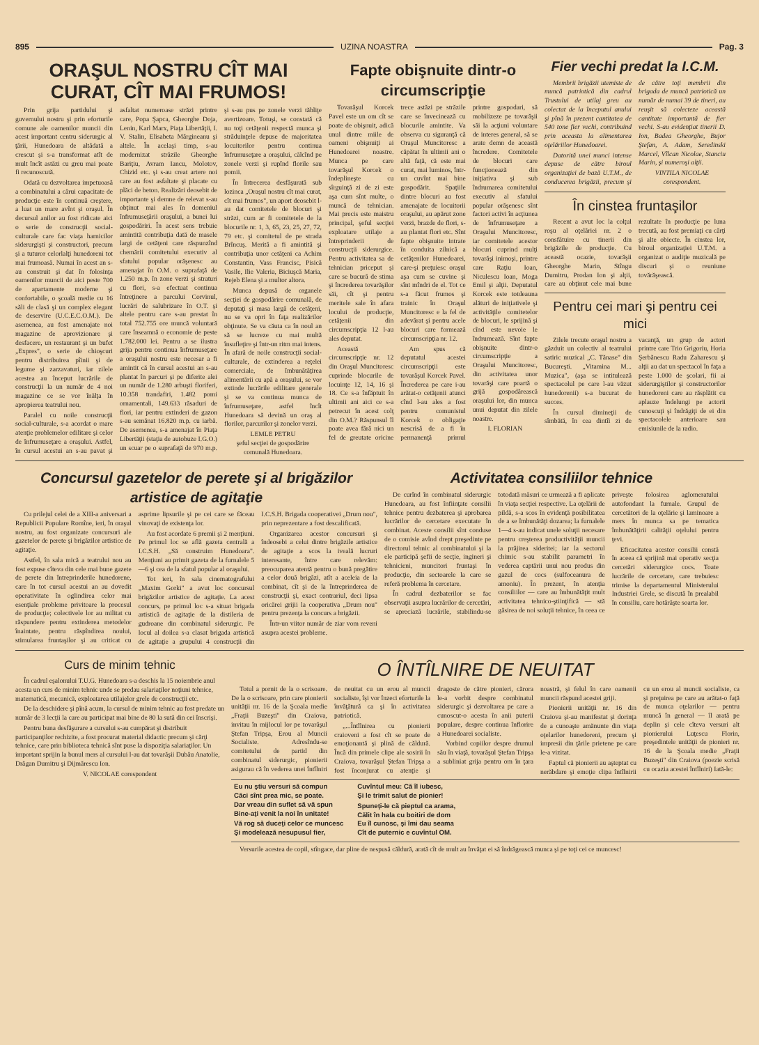895 UZINA NOASTRA Pag. 3
ORAŞUL NOSTRU CÎT MAI CURAT, CÎT MAI FRUMOS!
Prin grija partidului şi guvernului nostru şi prin eforturile comune ale oamenilor muncii din acest important centru siderurgic al ţării, Hunedoara de altădată a crescut şi s-a transformat atît de mult încît astăzi cu greu mai poate fi recunoscută.
Odată cu dezvoltarea impetuoasă a combinatului a cărui capacitate de producţie este în continuă creştere, a luat un mare avînt şi oraşul. În decursul anilor au fost ridicate aici o serie de construcţii social-culturale care fac viaţa harnicilor siderurgişti şi constructori, precum şi a tuturor celorlalţi hunedoreni tot mai frumoasă. Numai în acest an s-au construit şi dat în folosinţa oamenilor muncii de aici peste 700 de apartamente moderne şi confortabile, o şcoală medie cu 16 săli de clasă şi un complex elegant de deservire (U.C.E.C.O.M.). De asemenea, au fost amenajate noi magazine de aprovizionare şi desfacere, un restaurant şi un bufet „Expres", o serie de chioşcuri pentru distribuirea pîinii şi de legume şi zarzavaturi, iar zilele acestea au început lucrările de construcţii la un număr de 4 noi magazine ce se vor înălţa în apropierea teatrului nou.
Paralel cu noile construcţii social-culturale, s-a acordat o mare atenţie problemelor edilitare şi celor de înfrumuseţare a oraşului. Astfel, în cursul acestui an s-au pavat şi asfaltat numeroase străzi printre care, Popa Şapca, Gheorghe Doja, Lenin, Karl Marx, Piaţa Libertăţii, I. V. Stalin, Elisabeta Mărgineanu şi altele. În acelaşi timp, s-au modernizat străzile Gheorghe Bariţiu, Avram Iancu, Molotov, Chizid etc. şi s-au creat artere noi care au fost asfaltate şi placate cu plăci de beton. Realizări deosebit de importante şi demne de relevat s-au obţinut mai ales în domeniul înfrumuseţării oraşului, a bunei lui gospodăriri. În acest sens trebuie amintită contribuţia dată de masele largi de cetăţeni care răspunzînd chemării comitetului executiv al sfatului popular orăşenesc au amenajat în O.M. o suprafaţă de 1.250 m.p. în zone verzi şi straturi cu flori, s-a efectuat continua întreţinere a parcului Corvinul, lucrări de salubrizare în O.T. şi altele pentru care s-au prestat în total 752.755 ore muncă voluntară care înseamnă o economie de peste 1.782.000 lei. Pentru a se ilustra grija pentru continua înfrumuseţare a oraşului nostru este necesar a fi amintit că în cursul acestui an s-au plantat în parcuri şi pe diferite alei un număr de 1.280 arbuşti floriferi, 10.358 trandafiri, 1.482 pomi ornamentali, 149.633 răsaduri de flori, iar pentru extinderi de gazon s-au semănat 16.820 m.p. cu iarbă. De asemenea, s-a amenajat în Piaţa Libertăţii (staţia de autobuze I.G.O.) un scuar pe o suprafaţă de 970 m.p. şi s-au pus pe zonele verzi tăbliţe avertizoare. Totuşi, se constată că nu toţi cetăţenii respectă munca şi străduinţele depuse de majoritatea locuitorilor pentru continua înfrumuseţare a oraşului, călcînd pe zonele verzi şi rupînd florile sau pomii.
În întrecerea desfăşurată sub lozinca „Oraşul nostru cît mai curat, cît mai frumos", un aport deosebit l-au dat comitetele de blocuri şi străzi, cum ar fi comitetele de la blocurile nr. 1, 3, 65, 23, 25, 27, 72, 79 etc. şi comitetul de pe strada Brîncuş. Merită a fi amintită şi contribuţia unor cetăţeni ca Achim Constantin, Vass Francisc, Pisică Vasile, Ilie Valeria, Biciuşcă Maria, Rejeb Elena şi a multor altora.
Munca depusă de organele secţiei de gospodărire comunală, de deputaţi şi masa largă de cetăţeni, nu se va opri în faţa realizărilor obţinute. Se va căuta ca în noul an să se lucreze cu mai multă însufleţire şi într-un ritm mai intens. În afară de noile construcţii social-culturale, de extinderea a reţelei comerciale, de îmbunătăţirea alimentării cu apă a oraşului, se vor extinde lucrările edilitare generale şi se va continua munca de înfrumuseţare, astfel încît Hunedoara să devină un oraş al florilor, parcurilor şi zonelor verzi.
LEMLE PETRU
şeful secţiei de gospodărire comunală Hunedoara.
Fapte obişnuite dintr-o circumscripţie
Tovarăşul Korcek Pavel este un om cît se poate de obişnuit, adică unul dintre miile de oameni obişnuiţi ai Hunedoarei noastre. Munca pe care tovarăşul Korcek o îndeplineşte cu sîrguinţă zi de zi este aşa cum sînt multe, o muncă de tehnician. Mai precis este maistru principal, şeful secţiei exploatare utilaje a întreprinderii de construcţii siderurgice. Pentru activitatea sa de tehnician priceput şi care se bucură de stima şi încrederea tovarăşilor săi, cît şi pentru meritele sale în afara locului de producţie, cetăţenii din circumscripţia 12 l-au ales deputat.
Această circumscripţie nr. 12 din Oraşul Muncitoresc cuprinde blocurile de locuinţe 12, 14, 16 şi 18. Ce s-a înfăptuit în ultimii ani aici ce s-a petrecut în acest colţ din O.M.? Răspunsul îl poate avea fără nici un fel de greutate oricine trece astăzi pe străzile care se învecinează cu blocurile amintite. Va observa cu siguranţă că Oraşul Muncitoresc a căpătat în ultimii ani o altă faţă, că este mai curat, mai luminos, într-un cuvînt mai bine gospodărit. Spaţiile dintre blocuri au fost amenajate de locuitorii oraşului, au apărut zone verzi, brazde de flori, s-au plantat flori etc. Sînt fapte obişnuite intrate în conduita zilnică a cetăţenilor Hunedoarei, care-şi preţuiesc oraşul aşa cum se cuvine şi sînt mîndri de el. Tot ce s-a făcut frumos şi trainic în Oraşul Muncitoresc e la fel de adevărat şi pentru acele blocuri care formează circumscripţia nr. 12.
Am spus că deputatul acestei circumscripţii este tovarăşul Korcek Pavel. Încrederea pe care i-au arătat-o cetăţenii atunci cînd l-au ales a fost pentru comunistul Korcek o obligaţie nescrisă de a fi în permanenţă primul printre gospodari, să mobilizeze pe tovarăşii săi la acţiuni voluntare de interes general, să se arate demn de această încredere. Comitetele de blocuri care funcţionează din iniţiativa şi sub îndrumarea comitetului executiv al sfatului popular orăşenesc sînt factori activi în acţiunea de înfrumuseţare a Oraşului Muncitoresc, iar comitetele acestor blocuri cuprind mulţi tovarăşi inimoşi, printre care Raţiu Ioan, Niculescu Ioan, Moga Emil şi alţii. Deputatul Korcek este totdeauna alături de iniţiativele şi activităţile comitetelor de blocuri, le sprijină şi cînd este nevoie le îndrumează. Sînt fapte obişnuite dintr-o circumscripţie a Oraşului Muncitoresc, din activitatea unor tovarăşi care poartă o grijă gospodărească oraşului lor, din munca unui deputat din zilele noastre.
I. FLORIAN
Fier vechi predat la I.C.M.
Membrii brigăzii utemiste de muncă patriotică din cadrul Trustului de utilaj greu au colectat de la începutul anului şi pînă în prezent cantitatea de 540 tone fier vechi, contribuind prin aceasta la alimentarea oţelăriilor Hunedoarei.
Datorită unei munci intense depuse de către biroul organizaţiei de bază U.T.M., de conducerea brigăzii, precum şi de către toţi membrii din brigada de muncă patriotică un număr de numai 39 de tineri, au reuşit să colecteze această cantitate importantă de fier vechi. S-au evidenţiat tinerii D. Ion, Badea Gheorghe, Bujor Ştefan, A. Adam, Seredinski Marcel, Vîlcan Nicolae, Stanciu Marin, şi numeroşi alţii.
VINTILA NICOLAE
corespondent.
În cinstea fruntaşilor
Recent a avut loc la colţul roşu al oţelăriei nr. 2 o consfătuire cu tinerii din brigăzile de producţie. Cu această ocazie, tovarăşii Gheorghe Marin, Stîngu Dumitru, Prodan Ion şi alţii, care au obţinut cele mai bune rezultate în producţie pe luna trecută, au fost premiaţi cu cărţi şi alte obiecte. În cinstea lor, biroul organizaţiei U.T.M. a organizat o audiţie muzicală pe discuri şi o reuniune tovărăşească.
Pentru cei mari şi pentru cei mici
Zilele trecute oraşul nostru a găzduit un colectiv al teatrului satiric muzical „C. Tănase" din Bucureşti. „Vitamina M... Muzica", (aşa se intitulează spectacolul pe care l-au văzut hunedorenii) s-a bucurat de succes.
În cursul dimineţii de sîmbătă, în cea dintîi zi de vacanţă, un grup de actori printre care Trio Grigoriu, Horia Şerbănescu Radu Zaharescu şi alţii au dat un spectacol în faţa a peste 1.000 de şcolari, fii ai siderurgiştilor şi constructorilor hunedoreni care au răsplătit cu aplauze îndelungi pe actorii cunoscuţi şi îndrăgiţi de ei din spectacolele anterioare sau emisiunile de la radio.
Concursul gazetelor de perete şi al brigăzilor artistice de agitaţie
Cu prilejul celei de a XIII-a aniversari a Republicii Populare Romîne, ieri, în oraşul nostru, au fost organizate concursuri ale gazetelor de perete şi brigăzilor artistice de agitaţie.
Astfel, în sala mică a teatrului nou au fost expuse cîteva din cele mai bune gazete de perete din întreprinderile hunedorene, care în tot cursul acestui an au dovedit operativitate în oglindirea celor mai esenţiale probleme privitoare la procesul de producţie; colectivele lor au militat cu răspundere pentru extinderea metodelor înaintate, pentru răspîndirea noului, stimularea fruntaşilor şi au criticat cu asprime lipsurile şi pe cei care se făceau vinovaţi de existenţa lor.
Au fost acordate 6 premii şi 2 menţiuni. Pe primul loc se află gazeta centrală a I.C.S.H. „Să construim Hunedoara". Menţiuni au primit gazeta de la furnalele 5—6 şi cea de la sfatul popular al oraşului.
Tot ieri, în sala cinematografului „Maxim Gorki" a avut loc concursul brigăzilor artistice de agitaţie. La acest concurs, pe primul loc s-a situat brigada artistică de agitaţie de la distileria de gudroane din combinatul siderurgic. Pe locul al doilea s-a clasat brigada artistică de agitaţie a grupului 4 construcţii din I.C.S.H. Brigada cooperativei „Drum nou", prin neprezentare a fost descalificată.
Organizarea acestor concursuri şi îndeosebi a celui dintre brigăzile artistice de agitaţie a scos la iveală lucruri interesante, între care relevăm: preocuparea atentă pentru o bună pregătire a celor două brigăzi, atît a aceleia de la combinat, cît şi de la întreprinderea de construcţii şi, exact contrariul, deci lipsa oricărei grijii la cooperativa „Drum nou" pentru prezenţa la concurs a brigăzii.
Într-un viitor număr de ziar vom reveni asupra acestei probleme.
Activitatea consiliilor tehnice
De curînd în combinatul siderurgic Hunedoara, au fost înfiinţate consilii tehnice pentru dezbaterea şi aprobarea lucrărilor de cercetare executate în combinat. Aceste consilii sînt conduse de o comisie avînd drept preşedinte pe directorul tehnic al combinatului şi la ele participă şefii de secţie, ingineri şi tehnicieni, muncitori fruntaşi în producţie, din sectoarele la care se referă problema în cercetare.
În cadrul dezbaterilor se fac observaţii asupra lucrărilor de cercetări, se apreciază lucrările, stabilindu-se totodată măsuri ce urmează a fi aplicate în viaţa secţiei respective. La oţelării de pildă, s-a scos în evidenţă posibilitatea de a se îmbunătăţi dozarea; la furnalele 1—4 s-au indicat unele soluţii necesare pentru creşterea productivităţii muncii la prăjirea sideritei; iar la sectorul chimic s-au stabilit parametri în vederea captării unui nou produs din gazul de cocs (sulfoceanura de amoniu). În prezent, în atenţia consiliilor — care au îmbunătăţit mult activitatea tehnico-ştiinţifică — stă găsirea de noi soluţii tehnice, în ceea ce priveşte folosirea aglomeratului autofondant la furnale. Grupul de cercetători de la oţelărie şi laminoare a mers în munca sa pe tematica îmbunătăţirii calităţii oţelului pentru ţevi.
Eficacitatea acestor consilii constă în aceea că sprijină mai operativ secţia cercetări siderurgice cocs. Toate lucrările de cercetare, care trebuiesc trimise la departamentul Ministerului Industriei Grele, se discută în prealabil în consiliu, care hotărăşte soarta lor.
Curs de minim tehnic
În cadrul eşalonului T.U.G. Hunedoara s-a deschis la 15 noiembrie anul acesta un curs de minim tehnic unde se predau salariaţilor noţiuni tehnice, matematică, mecanică, exploatarea utilajelor grele de construcţii etc.
De la deschidere şi pînă acum, la cursul de minim tehnic au fost predate un număr de 3 lecţii la care au participat mai bine de 80 la sută din cei înscrişi.
Pentru buna desfăşurare a cursului s-au cumpărat şi distribuit participanţilor rechizite, a fost procurat material didactic precum şi cărţi tehnice, care prin biblioteca tehnică sînt puse la dispoziţia salariaţilor. Un important sprijin la bunul mers al cursului l-au dat tovarăşii Dubău Anatolie, Drăgan Dumitru şi Dijmărescu Ion.
V. NICOLAE corespondent
O ÎNTÎLNIRE DE NEUITAT
Totul a pornit de la o scrisoare. De la o scrisoare, prin care pionierii unităţii nr. 16 de la Şcoala medie „Fraţii Buzeşti" din Craiova, invitau în mijlocul lor pe tovarăşul Ştefan Tripşa, Erou al Muncii Socialiste. Adresîndu-se comitetului de partid din combinatul siderurgic, pionierii asigurau că în vederea unei întîlniri de neuitat cu un erou al muncii socialiste, îşi vor înzeci eforturile la învăţătură ca şi în activitatea patriotică.
„...Întîlnirea cu pionierii craioveni a fost cît se poate de emoţionantă şi plină de căldură. Încă din primele clipe ale sosirii în Craiova, tovarăşul Ştefan Tripşa a fost înconjurat cu atenţie şi dragoste de către pionieri, cărora le-a vorbit despre combinatul siderurgic şi dezvoltarea pe care a cunoscut-o acesta în anii puterii populare, despre continua înflorire a Hunedoarei socialiste.
Vorbind copiilor despre drumul său în viaţă, tovarăşul Ştefan Tripşa a subliniat grija pentru om în ţara noastră, şi felul în care oamenii muncii răspund acestei griji.
Pionierii unităţii nr. 16 din Craiova şi-au manifestat şi dorinţa de a cunoaşte amănunte din viaţa oţelarilor hunedoreni, precum şi impresii din ţările prietene pe care le-a vizitat.
Faptul că pionierii au aşteptat cu nerăbdare şi emoţie clipa întîlnirii cu un erou al muncii socialiste, ca şi preţuirea pe care au arătat-o faţă de munca oţelarilor — pentru muncă în general — îl arată pe deplin şi cele cîteva versuri alt pionierului Luţescu Florin, preşedintele unităţii de pionieri nr. 16 de la Şcoala medie „Fraţii Buzeşti" din Craiova (poezie scrisă cu ocazia acestei întîlniri) Iată-le:
Eu nu ştiu versuri să compun
Căci sînt prea mic, se poate.
Dar vreau din suflet să vă spun
Bine-aţi venit la noi în unitate!
Vă rog să duceţi celor ce muncesc
Şi modelează nesupusul fier,
Cuvîntul meu: Că îl iubesc,
Şi le trimit salut de pionier!
Spuneţi-le că pieptul ca arama,
Călit în hala cu boitiri de dom
Eu îl cunosc, şi îmi dau seama
Cît de puternic e cuvîntul OM.
Versurile acestea de copil, stîngace, dar pline de nespusă căldură, arată cît de mult au învăţat ei să îndrăgească munca şi pe toţi cei ce muncesc!